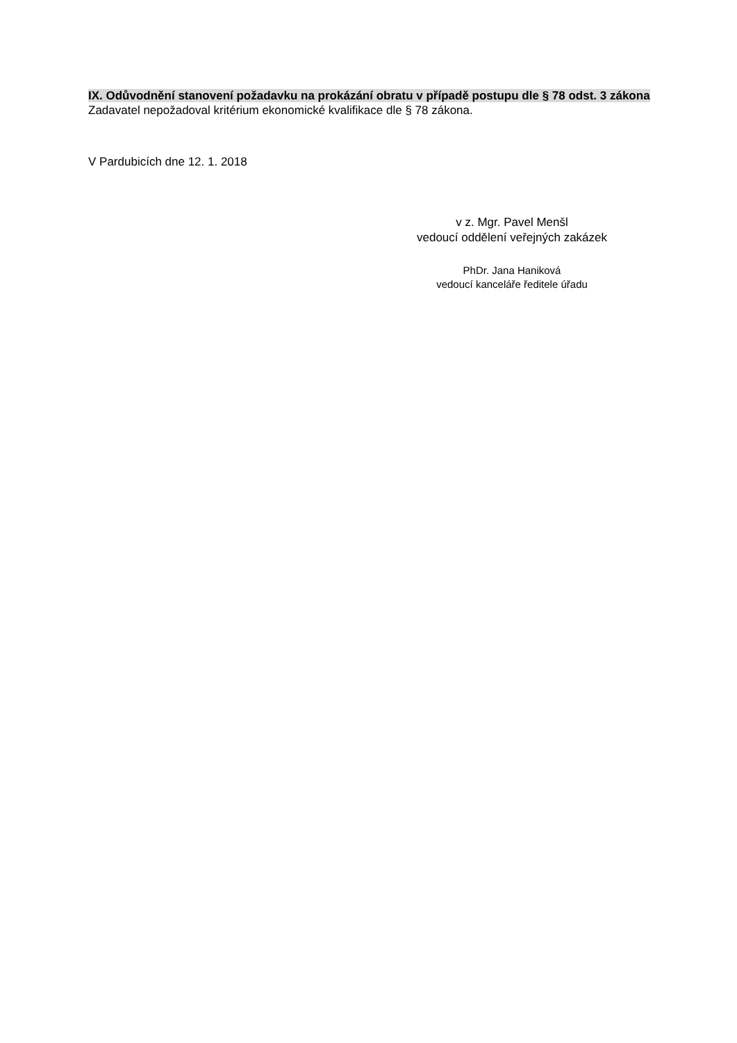IX. Odůvodnění stanovení požadavku na prokázání obratu v případě postupu dle § 78 odst. 3 zákona
Zadavatel nepožadoval kritérium ekonomické kvalifikace dle § 78 zákona.
V Pardubicích dne 12. 1. 2018
v z. Mgr. Pavel Menšl
vedoucí oddělení veřejných zakázek
PhDr. Jana Haniková
vedoucí kanceláře ředitele úřadu